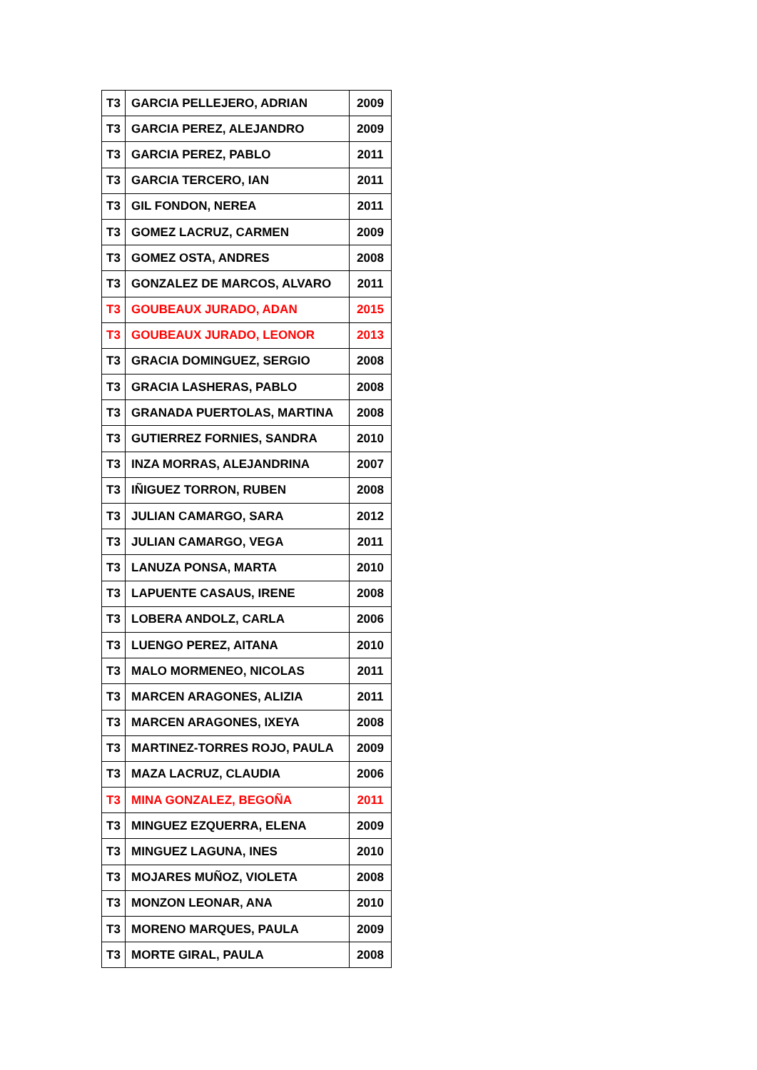| T3 | GARCIA PELLEJERO, ADRIAN | 2009 |
| T3 | GARCIA PEREZ, ALEJANDRO | 2009 |
| T3 | GARCIA PEREZ, PABLO | 2011 |
| T3 | GARCIA TERCERO, IAN | 2011 |
| T3 | GIL FONDON, NEREA | 2011 |
| T3 | GOMEZ LACRUZ, CARMEN | 2009 |
| T3 | GOMEZ OSTA, ANDRES | 2008 |
| T3 | GONZALEZ DE MARCOS, ALVARO | 2011 |
| T3 | GOUBEAUX JURADO, ADAN | 2015 |
| T3 | GOUBEAUX JURADO, LEONOR | 2013 |
| T3 | GRACIA DOMINGUEZ, SERGIO | 2008 |
| T3 | GRACIA LASHERAS, PABLO | 2008 |
| T3 | GRANADA PUERTOLAS, MARTINA | 2008 |
| T3 | GUTIERREZ FORNIES, SANDRA | 2010 |
| T3 | INZA MORRAS, ALEJANDRINA | 2007 |
| T3 | IÑIGUEZ TORRON, RUBEN | 2008 |
| T3 | JULIAN CAMARGO, SARA | 2012 |
| T3 | JULIAN CAMARGO, VEGA | 2011 |
| T3 | LANUZA PONSA, MARTA | 2010 |
| T3 | LAPUENTE CASAUS, IRENE | 2008 |
| T3 | LOBERA ANDOLZ, CARLA | 2006 |
| T3 | LUENGO PEREZ, AITANA | 2010 |
| T3 | MALO MORMENEO, NICOLAS | 2011 |
| T3 | MARCEN ARAGONES, ALIZIA | 2011 |
| T3 | MARCEN ARAGONES, IXEYA | 2008 |
| T3 | MARTINEZ-TORRES ROJO, PAULA | 2009 |
| T3 | MAZA LACRUZ, CLAUDIA | 2006 |
| T3 | MINA GONZALEZ, BEGOÑA | 2011 |
| T3 | MINGUEZ EZQUERRA, ELENA | 2009 |
| T3 | MINGUEZ LAGUNA, INES | 2010 |
| T3 | MOJARES MUÑOZ, VIOLETA | 2008 |
| T3 | MONZON LEONAR, ANA | 2010 |
| T3 | MORENO MARQUES, PAULA | 2009 |
| T3 | MORTE GIRAL, PAULA | 2008 |